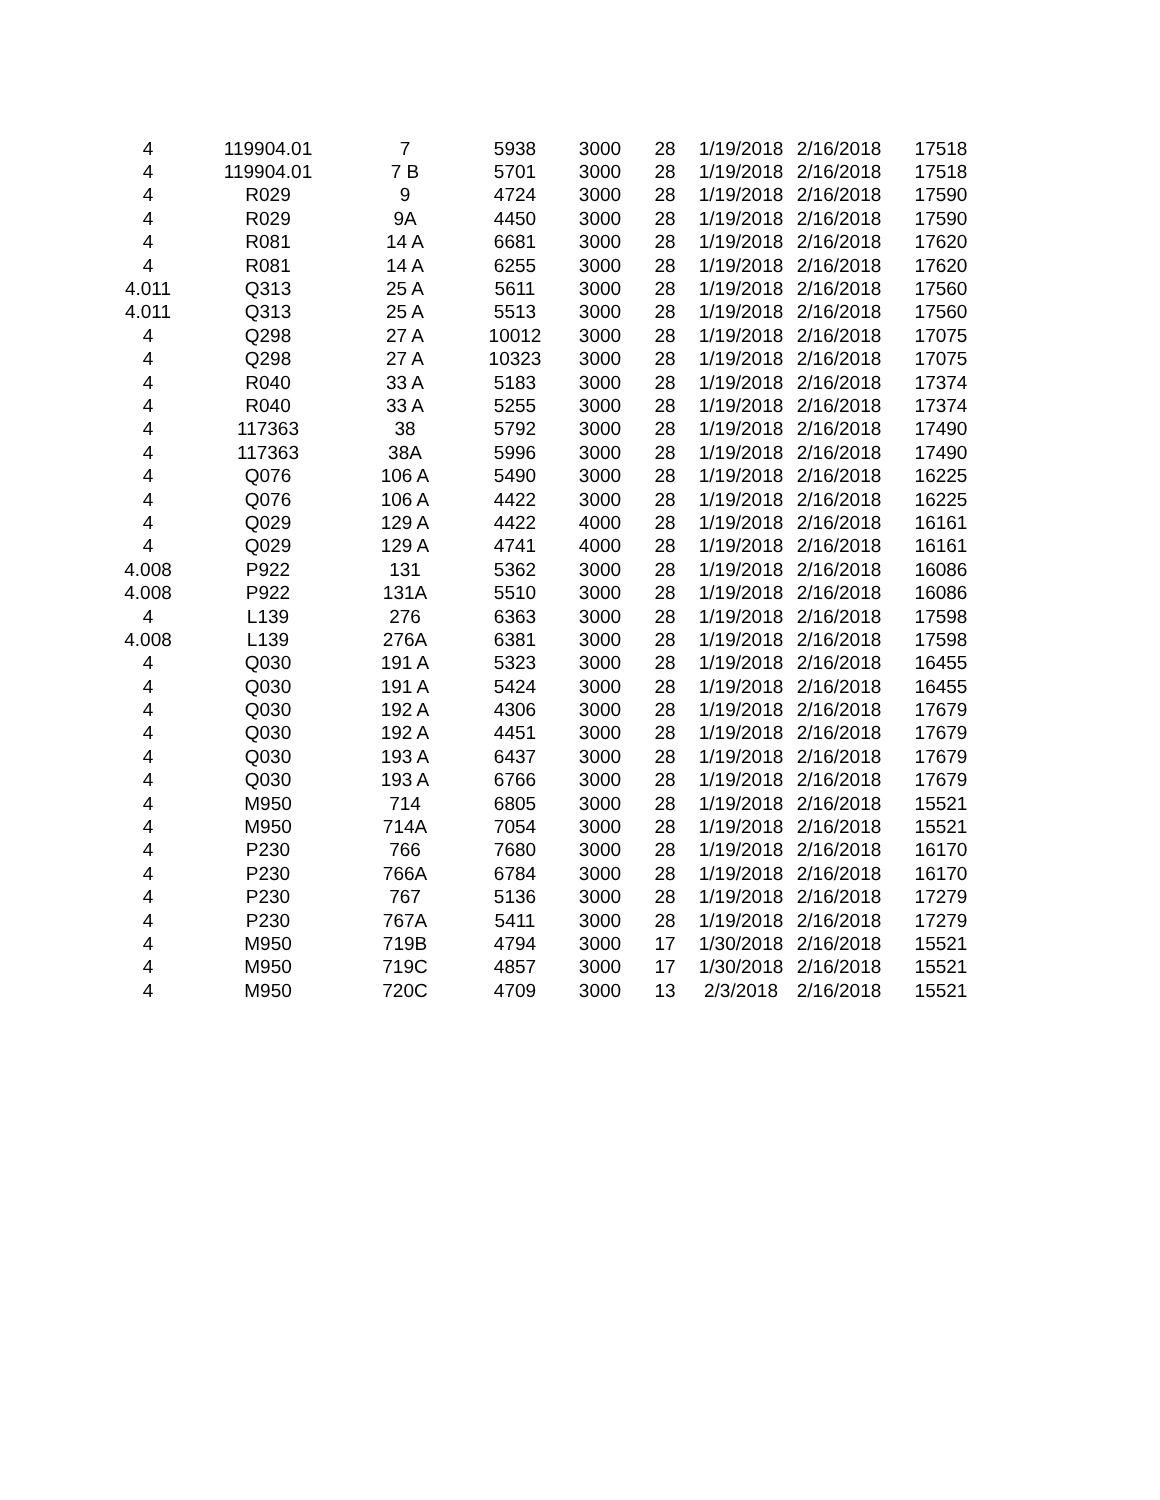| 4 | 119904.01 | 7 | 5938 | 3000 | 28 | 1/19/2018 | 2/16/2018 | 17518 |
| 4 | 119904.01 | 7 B | 5701 | 3000 | 28 | 1/19/2018 | 2/16/2018 | 17518 |
| 4 | R029 | 9 | 4724 | 3000 | 28 | 1/19/2018 | 2/16/2018 | 17590 |
| 4 | R029 | 9A | 4450 | 3000 | 28 | 1/19/2018 | 2/16/2018 | 17590 |
| 4 | R081 | 14 A | 6681 | 3000 | 28 | 1/19/2018 | 2/16/2018 | 17620 |
| 4 | R081 | 14 A | 6255 | 3000 | 28 | 1/19/2018 | 2/16/2018 | 17620 |
| 4.011 | Q313 | 25 A | 5611 | 3000 | 28 | 1/19/2018 | 2/16/2018 | 17560 |
| 4.011 | Q313 | 25 A | 5513 | 3000 | 28 | 1/19/2018 | 2/16/2018 | 17560 |
| 4 | Q298 | 27 A | 10012 | 3000 | 28 | 1/19/2018 | 2/16/2018 | 17075 |
| 4 | Q298 | 27 A | 10323 | 3000 | 28 | 1/19/2018 | 2/16/2018 | 17075 |
| 4 | R040 | 33 A | 5183 | 3000 | 28 | 1/19/2018 | 2/16/2018 | 17374 |
| 4 | R040 | 33 A | 5255 | 3000 | 28 | 1/19/2018 | 2/16/2018 | 17374 |
| 4 | 117363 | 38 | 5792 | 3000 | 28 | 1/19/2018 | 2/16/2018 | 17490 |
| 4 | 117363 | 38A | 5996 | 3000 | 28 | 1/19/2018 | 2/16/2018 | 17490 |
| 4 | Q076 | 106 A | 5490 | 3000 | 28 | 1/19/2018 | 2/16/2018 | 16225 |
| 4 | Q076 | 106 A | 4422 | 3000 | 28 | 1/19/2018 | 2/16/2018 | 16225 |
| 4 | Q029 | 129 A | 4422 | 4000 | 28 | 1/19/2018 | 2/16/2018 | 16161 |
| 4 | Q029 | 129 A | 4741 | 4000 | 28 | 1/19/2018 | 2/16/2018 | 16161 |
| 4.008 | P922 | 131 | 5362 | 3000 | 28 | 1/19/2018 | 2/16/2018 | 16086 |
| 4.008 | P922 | 131A | 5510 | 3000 | 28 | 1/19/2018 | 2/16/2018 | 16086 |
| 4 | L139 | 276 | 6363 | 3000 | 28 | 1/19/2018 | 2/16/2018 | 17598 |
| 4.008 | L139 | 276A | 6381 | 3000 | 28 | 1/19/2018 | 2/16/2018 | 17598 |
| 4 | Q030 | 191 A | 5323 | 3000 | 28 | 1/19/2018 | 2/16/2018 | 16455 |
| 4 | Q030 | 191 A | 5424 | 3000 | 28 | 1/19/2018 | 2/16/2018 | 16455 |
| 4 | Q030 | 192 A | 4306 | 3000 | 28 | 1/19/2018 | 2/16/2018 | 17679 |
| 4 | Q030 | 192 A | 4451 | 3000 | 28 | 1/19/2018 | 2/16/2018 | 17679 |
| 4 | Q030 | 193 A | 6437 | 3000 | 28 | 1/19/2018 | 2/16/2018 | 17679 |
| 4 | Q030 | 193 A | 6766 | 3000 | 28 | 1/19/2018 | 2/16/2018 | 17679 |
| 4 | M950 | 714 | 6805 | 3000 | 28 | 1/19/2018 | 2/16/2018 | 15521 |
| 4 | M950 | 714A | 7054 | 3000 | 28 | 1/19/2018 | 2/16/2018 | 15521 |
| 4 | P230 | 766 | 7680 | 3000 | 28 | 1/19/2018 | 2/16/2018 | 16170 |
| 4 | P230 | 766A | 6784 | 3000 | 28 | 1/19/2018 | 2/16/2018 | 16170 |
| 4 | P230 | 767 | 5136 | 3000 | 28 | 1/19/2018 | 2/16/2018 | 17279 |
| 4 | P230 | 767A | 5411 | 3000 | 28 | 1/19/2018 | 2/16/2018 | 17279 |
| 4 | M950 | 719B | 4794 | 3000 | 17 | 1/30/2018 | 2/16/2018 | 15521 |
| 4 | M950 | 719C | 4857 | 3000 | 17 | 1/30/2018 | 2/16/2018 | 15521 |
| 4 | M950 | 720C | 4709 | 3000 | 13 | 2/3/2018 | 2/16/2018 | 15521 |